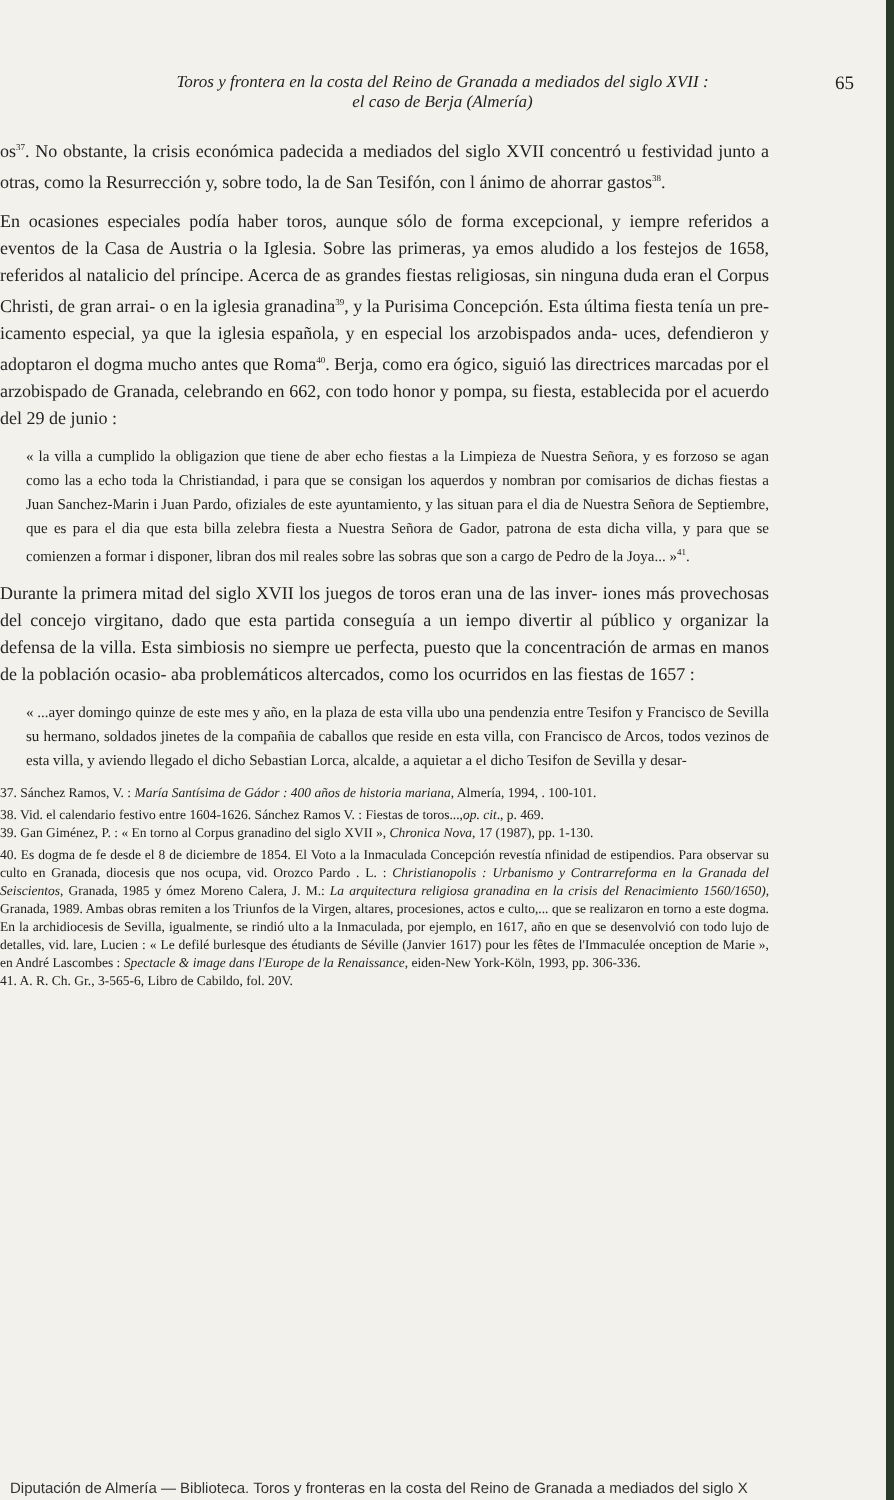Toros y frontera en la costa del Reino de Granada a mediados del siglo XVII :
el caso de Berja (Almería)
65
os<sup>37</sup>. No obstante, la crisis económica padecida a mediados del siglo XVII concentró u festividad junto a otras, como la Resurrección y, sobre todo, la de San Tesifón, con l ánimo de ahorrar gastos<sup>38</sup>.
En ocasiones especiales podía haber toros, aunque sólo de forma excepcional, y iempre referidos a eventos de la Casa de Austria o la Iglesia. Sobre las primeras, ya emos aludido a los festejos de 1658, referidos al natalicio del príncipe. Acerca de as grandes fiestas religiosas, sin ninguna duda eran el Corpus Christi, de gran arrai- o en la iglesia granadina<sup>39</sup>, y la Purisima Concepción. Esta última fiesta tenía un pre- icamento especial, ya que la iglesia española, y en especial los arzobispados anda- uces, defendieron y adoptaron el dogma mucho antes que Roma<sup>40</sup>. Berja, como era ógico, siguió las directrices marcadas por el arzobispado de Granada, celebrando en 662, con todo honor y pompa, su fiesta, establecida por el acuerdo del 29 de junio :
« la villa a cumplido la obligazion que tiene de aber echo fiestas a la Limpieza de Nuestra Señora, y es forzoso se agan como las a echo toda la Christiandad, i para que se consigan los aquerdos y nombran por comisarios de dichas fiestas a Juan Sanchez-Marin i Juan Pardo, ofiziales de este ayuntamiento, y las situan para el dia de Nuestra Señora de Septiembre, que es para el dia que esta billa zelebra fiesta a Nuestra Señora de Gador, patrona de esta dicha villa, y para que se comienzen a formar i disponer, libran dos mil reales sobre las sobras que son a cargo de Pedro de la Joya... »<sup>41</sup>.
Durante la primera mitad del siglo XVII los juegos de toros eran una de las inver- iones más provechosas del concejo virgitano, dado que esta partida conseguía a un iempo divertir al público y organizar la defensa de la villa. Esta simbiosis no siempre ue perfecta, puesto que la concentración de armas en manos de la población ocasio- aba problemáticos altercados, como los ocurridos en las fiestas de 1657 :
« ...ayer domingo quinze de este mes y año, en la plaza de esta villa ubo una pendenzia entre Tesifon y Francisco de Sevilla su hermano, soldados jinetes de la compañia de caballos que reside en esta villa, con Francisco de Arcos, todos vezinos de esta villa, y aviendo llegado el dicho Sebastian Lorca, alcalde, a aquietar a el dicho Tesifon de Sevilla y desar-
37. Sánchez Ramos, V. : María Santísima de Gádor : 400 años de historia mariana, Almería, 1994, . 100-101.
38. Vid. el calendario festivo entre 1604-1626. Sánchez Ramos V. : Fiestas de toros...,op. cit., p. 469.
39. Gan Giménez, P. : « En torno al Corpus granadino del siglo XVII », Chronica Nova, 17 (1987), pp. 1-130.
40. Es dogma de fe desde el 8 de diciembre de 1854. El Voto a la Inmaculada Concepción revestía nfinidad de estipendios. Para observar su culto en Granada, diocesis que nos ocupa, vid. Orozco Pardo . L. : Christianopolis : Urbanismo y Contrarreforma en la Granada del Seiscientos, Granada, 1985 y ómez Moreno Calera, J. M.: La arquitectura religiosa granadina en la crisis del Renacimiento 1560/1650), Granada, 1989. Ambas obras remiten a los Triunfos de la Virgen, altares, procesiones, actos e culto,... que se realizaron en torno a este dogma. En la archidiocesis de Sevilla, igualmente, se rindió ulto a la Inmaculada, por ejemplo, en 1617, año en que se desenvolvió con todo lujo de detalles, vid. lare, Lucien : « Le defilé burlesque des étudiants de Séville (Janvier 1617) pour les fêtes de l'Immaculée onception de Marie », en André Lascombes : Spectacle & image dans l'Europe de la Renaissance, eiden-New York-Köln, 1993, pp. 306-336.
41. A. R. Ch. Gr., 3-565-6, Libro de Cabildo, fol. 20V.
Diputación de Almería — Biblioteca. Toros y fronteras en la costa del Reino de Granada a mediados del siglo X